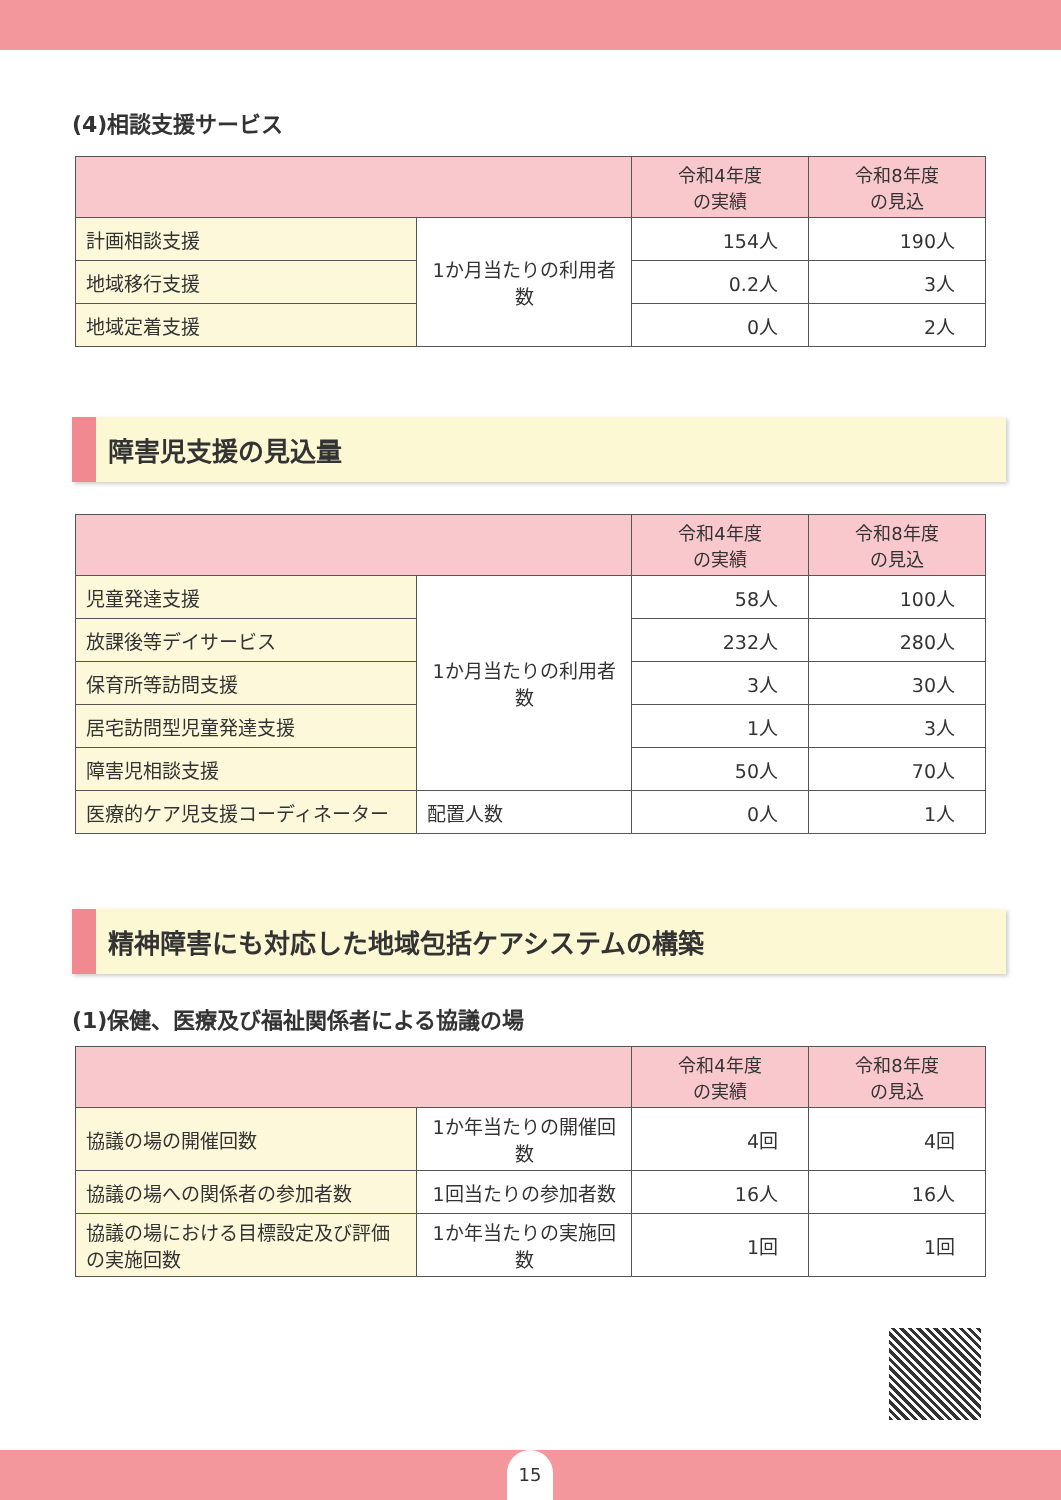(4)相談支援サービス
| | | 令和4年度 の実績 | 令和8年度 の見込 |
| --- | --- | --- | --- |
| 計画相談支援 | 1か月当たりの利用者数 | 154人 | 190人 |
| 地域移行支援 | | 0.2人 | 3人 |
| 地域定着支援 | | 0人 | 2人 |
障害児支援の見込量
| | | 令和4年度 の実績 | 令和8年度 の見込 |
| --- | --- | --- | --- |
| 児童発達支援 | 1か月当たりの利用者数 | 58人 | 100人 |
| 放課後等デイサービス | | 232人 | 280人 |
| 保育所等訪問支援 | | 3人 | 30人 |
| 居宅訪問型児童発達支援 | | 1人 | 3人 |
| 障害児相談支援 | | 50人 | 70人 |
| 医療的ケア児支援コーディネーター | 配置人数 | 0人 | 1人 |
精神障害にも対応した地域包括ケアシステムの構築
(1)保健、医療及び福祉関係者による協議の場
| | | 令和4年度 の実績 | 令和8年度 の見込 |
| --- | --- | --- | --- |
| 協議の場の開催回数 | 1か年当たりの開催回数 | 4回 | 4回 |
| 協議の場への関係者の参加者数 | 1回当たりの参加者数 | 16人 | 16人 |
| 協議の場における目標設定及び評価の実施回数 | 1か年当たりの実施回数 | 1回 | 1回 |
15